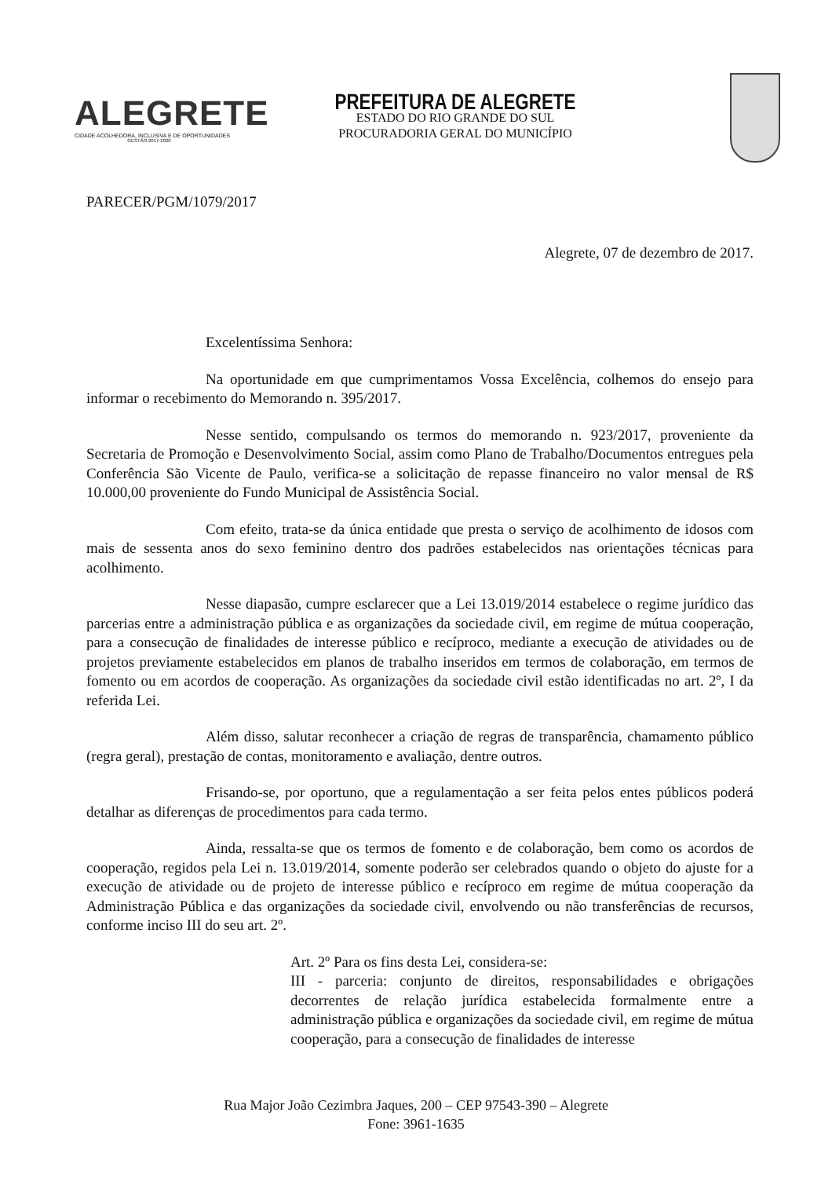ALEGRETE
CIDADE ACOLHEDORA, INCLUSIVA E DE OPORTUNIDADES
GESTÃO 2017-2020
PREFEITURA DE ALEGRETE
ESTADO DO RIO GRANDE DO SUL
PROCURADORIA GERAL DO MUNICÍPIO
PARECER/PGM/1079/2017
Alegrete, 07 de dezembro de 2017.
Excelentíssima Senhora:
Na oportunidade em que cumprimentamos Vossa Excelência, colhemos do ensejo para informar o recebimento do Memorando n. 395/2017.
Nesse sentido, compulsando os termos do memorando n. 923/2017, proveniente da Secretaria de Promoção e Desenvolvimento Social, assim como Plano de Trabalho/Documentos entregues pela Conferência São Vicente de Paulo, verifica-se a solicitação de repasse financeiro no valor mensal de R$ 10.000,00 proveniente do Fundo Municipal de Assistência Social.
Com efeito, trata-se da única entidade que presta o serviço de acolhimento de idosos com mais de sessenta anos do sexo feminino dentro dos padrões estabelecidos nas orientações técnicas para acolhimento.
Nesse diapasão, cumpre esclarecer que a Lei 13.019/2014 estabelece o regime jurídico das parcerias entre a administração pública e as organizações da sociedade civil, em regime de mútua cooperação, para a consecução de finalidades de interesse público e recíproco, mediante a execução de atividades ou de projetos previamente estabelecidos em planos de trabalho inseridos em termos de colaboração, em termos de fomento ou em acordos de cooperação. As organizações da sociedade civil estão identificadas no art. 2º, I da referida Lei.
Além disso, salutar reconhecer a criação de regras de transparência, chamamento público (regra geral), prestação de contas, monitoramento e avaliação, dentre outros.
Frisando-se, por oportuno, que a regulamentação a ser feita pelos entes públicos poderá detalhar as diferenças de procedimentos para cada termo.
Ainda, ressalta-se que os termos de fomento e de colaboração, bem como os acordos de cooperação, regidos pela Lei n. 13.019/2014, somente poderão ser celebrados quando o objeto do ajuste for a execução de atividade ou de projeto de interesse público e recíproco em regime de mútua cooperação da Administração Pública e das organizações da sociedade civil, envolvendo ou não transferências de recursos, conforme inciso III do seu art. 2º.
Art. 2º Para os fins desta Lei, considera-se:
III - parceria: conjunto de direitos, responsabilidades e obrigações decorrentes de relação jurídica estabelecida formalmente entre a administração pública e organizações da sociedade civil, em regime de mútua cooperação, para a consecução de finalidades de interesse
Rua Major João Cezimbra Jaques, 200 – CEP 97543-390 – Alegrete
Fone: 3961-1635